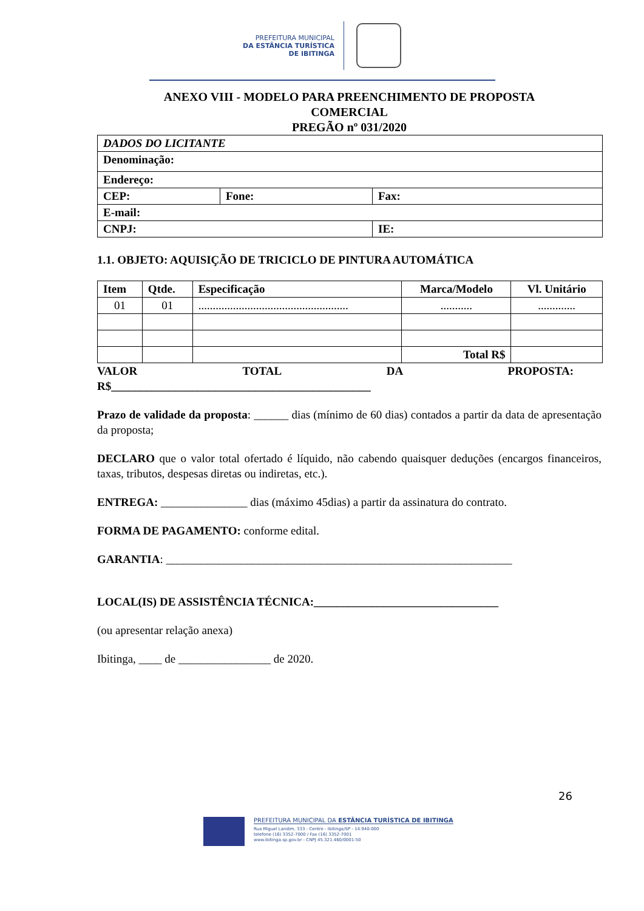PREFEITURA MUNICIPAL
DA ESTÂNCIA TURÍSTICA
DE IBITINGA
ANEXO VIII - MODELO PARA PREENCHIMENTO DE PROPOSTA
COMERCIAL
PREGÃO nº 031/2020
| DADOS DO LICITANTE | | |
| Denominação: | | |
| Endereço: | | |
| CEP: | Fone: | Fax: |
| E-mail: | | |
| CNPJ: | | IE: |
1.1. OBJETO: AQUISIÇÃO DE TRICICLO DE PINTURA AUTOMÁTICA
| Item | Qtde. | Especificação | Marca/Modelo | Vl. Unitário |
| --- | --- | --- | --- | --- |
| 01 | 01 | .................................................... | ........... | ............. |
| | | | Total R$ | |
VALOR TOTAL DA PROPOSTA:
R$_____________________________________________
Prazo de validade da proposta: ______ dias (mínimo de 60 dias) contados a partir da data de apresentação da proposta;
DECLARO que o valor total ofertado é líquido, não cabendo quaisquer deduções (encargos financeiros, taxas, tributos, despesas diretas ou indiretas, etc.).
ENTREGA: _______________ dias (máximo 45dias) a partir da assinatura do contrato.
FORMA DE PAGAMENTO: conforme edital.
GARANTIA: ____________________________________________________________
LOCAL(IS) DE ASSISTÊNCIA TÉCNICA:________________________________
(ou apresentar relação anexa)
Ibitinga, ____ de ________________ de 2020.
26
PREFEITURA MUNICIPAL DA ESTÂNCIA TURÍSTICA DE IBITINGA
Rua Miguel Landim, 333 - Centro - Ibitinga/SP - 14.940-000
telefone (16) 3352-7000 / Fax (16) 3352-7001
www.ibitinga.sp.gov.br - CNPJ 45.321.460/0001-50